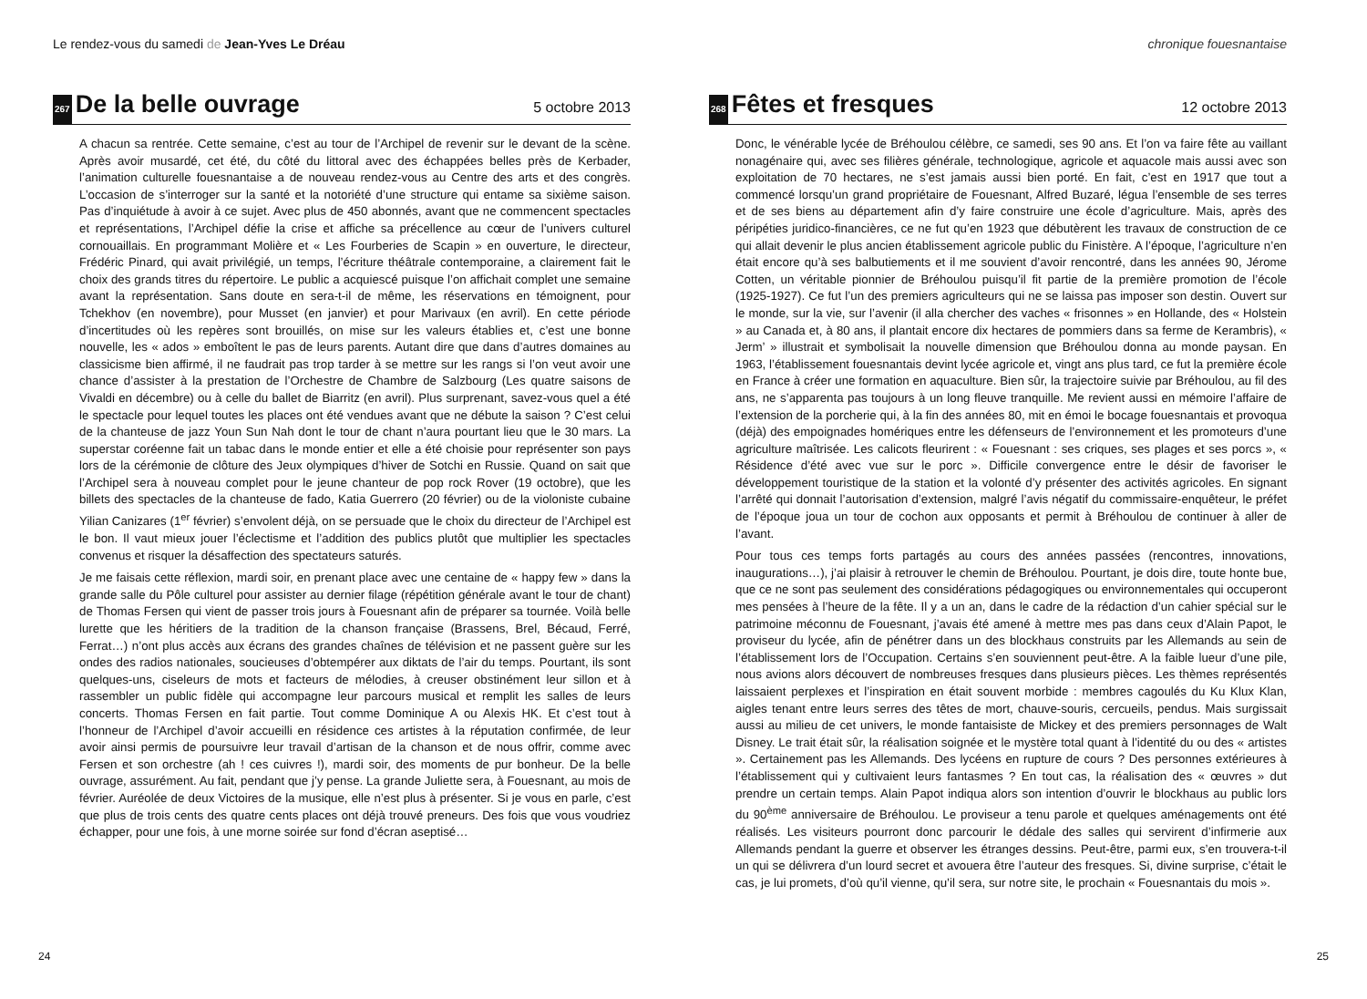Le rendez-vous du samedi de Jean-Yves Le Dréau
267 De la belle ouvrage 5 octobre 2013
A chacun sa rentrée. Cette semaine, c’est au tour de l’Archipel de revenir sur le devant de la scène. Après avoir musardé, cet été, du côté du littoral avec des échappées belles près de Kerbader, l’animation culturelle fouesnantaise a de nouveau rendez-vous au Centre des arts et des congrès. L’occasion de s’interroger sur la santé et la notoriété d’une structure qui entame sa sixième saison. Pas d’inquiétude à avoir à ce sujet. Avec plus de 450 abonnés, avant que ne commencent spectacles et représentations, l’Archipel défie la crise et affiche sa précellence au cœur de l’univers culturel cornouaillais. En programmant Molière et « Les Fourberies de Scapin » en ouverture, le directeur, Frédéric Pinard, qui avait privilégié, un temps, l’écriture théâtrale contemporaine, a clairement fait le choix des grands titres du répertoire. Le public a acquiescé puisque l’on affichait complet une semaine avant la représentation. Sans doute en sera-t-il de même, les réservations en témoignent, pour Tchekhov (en novembre), pour Musset (en janvier) et pour Marivaux (en avril). En cette période d’incertitudes où les repères sont brouillés, on mise sur les valeurs établies et, c’est une bonne nouvelle, les « ados » emboîtent le pas de leurs parents. Autant dire que dans d’autres domaines au classicisme bien affirmé, il ne faudrait pas trop tarder à se mettre sur les rangs si l’on veut avoir une chance d’assister à la prestation de l’Orchestre de Chambre de Salzbourg (Les quatre saisons de Vivaldi en décembre) ou à celle du ballet de Biarritz (en avril). Plus surprenant, savez-vous quel a été le spectacle pour lequel toutes les places ont été vendues avant que ne débute la saison ? C’est celui de la chanteuse de jazz Youn Sun Nah dont le tour de chant n’aura pourtant lieu que le 30 mars. La superstar coréenne fait un tabac dans le monde entier et elle a été choisie pour représenter son pays lors de la cérémonie de clôture des Jeux olympiques d’hiver de Sotchi en Russie. Quand on sait que l’Archipel sera à nouveau complet pour le jeune chanteur de pop rock Rover (19 octobre), que les billets des spectacles de la chanteuse de fado, Katia Guerrero (20 février) ou de la violoniste cubaine Yilian Canizares (1<sup>er</sup> février) s’envolent déjà, on se persuade que le choix du directeur de l’Archipel est le bon. Il vaut mieux jouer l’éclectisme et l’addition des publics plutôt que multiplier les spectacles convenus et risquer la désaffection des spectateurs saturés.
Je me faisais cette réflexion, mardi soir, en prenant place avec une centaine de « happy few » dans la grande salle du Pôle culturel pour assister au dernier filage (répétition générale avant le tour de chant) de Thomas Fersen qui vient de passer trois jours à Fouesnant afin de préparer sa tournée. Voilà belle lurette que les héritiers de la tradition de la chanson française (Brassens, Brel, Bécaud, Ferré, Ferrat…) n’ont plus accès aux écrans des grandes chaînes de télévision et ne passent guère sur les ondes des radios nationales, soucieuses d’obtempérer aux diktats de l’air du temps. Pourtant, ils sont quelques-uns, ciseleurs de mots et facteurs de mélodies, à creuser obstinément leur sillon et à rassembler un public fidèle qui accompagne leur parcours musical et remplit les salles de leurs concerts. Thomas Fersen en fait partie. Tout comme Dominique A ou Alexis HK. Et c’est tout à l’honneur de l’Archipel d’avoir accueilli en résidence ces artistes à la réputation confirmée, de leur avoir ainsi permis de poursuivre leur travail d’artisan de la chanson et de nous offrir, comme avec Fersen et son orchestre (ah ! ces cuivres !), mardi soir, des moments de pur bonheur. De la belle ouvrage, assurément. Au fait, pendant que j’y pense. La grande Juliette sera, à Fouesnant, au mois de février. Auréolée de deux Victoires de la musique, elle n’est plus à présenter. Si je vous en parle, c’est que plus de trois cents des quatre cents places ont déjà trouvé preneurs. Des fois que vous voudriez échapper, pour une fois, à une morne soirée sur fond d’écran aseptisé…
24
chronique fouesnantaise
268 Fêtes et fresques 12 octobre 2013
Donc, le vénérable lycée de Bréhoulou célèbre, ce samedi, ses 90 ans. Et l’on va faire fête au vaillant nonagénaire qui, avec ses filières générale, technologique, agricole et aquacole mais aussi avec son exploitation de 70 hectares, ne s’est jamais aussi bien porté. En fait, c’est en 1917 que tout a commencé lorsqu’un grand propriétaire de Fouesnant, Alfred Buzaré, légua l’ensemble de ses terres et de ses biens au département afin d’y faire construire une école d’agriculture. Mais, après des péripéties juridico-financières, ce ne fut qu’en 1923 que débutèrent les travaux de construction de ce qui allait devenir le plus ancien établissement agricole public du Finistère. A l’époque, l’agriculture n’en était encore qu’à ses balbutiements et il me souvient d’avoir rencontré, dans les années 90, Jérome Cotten, un véritable pionnier de Bréhoulou puisqu’il fit partie de la première promotion de l’école (1925-1927). Ce fut l’un des premiers agriculteurs qui ne se laissa pas imposer son destin. Ouvert sur le monde, sur la vie, sur l’avenir (il alla chercher des vaches « frisonnes » en Hollande, des « Holstein » au Canada et, à 80 ans, il plantait encore dix hectares de pommiers dans sa ferme de Kerambris), « Jerm’ » illustrait et symbolisait la nouvelle dimension que Bréhoulou donna au monde paysan. En 1963, l’établissement fouesnantais devint lycée agricole et, vingt ans plus tard, ce fut la première école en France à créer une formation en aquaculture. Bien sûr, la trajectoire suivie par Bréhoulou, au fil des ans, ne s’apparenta pas toujours à un long fleuve tranquille. Me revient aussi en mémoire l’affaire de l’extension de la porcherie qui, à la fin des années 80, mit en émoi le bocage fouesnantais et provoqua (déjà) des empoignades homériques entre les défenseurs de l’environnement et les promoteurs d’une agriculture maîtrisée. Les calicots fleurirent : « Fouesnant : ses criques, ses plages et ses porcs », « Résidence d’été avec vue sur le porc ». Difficile convergence entre le désir de favoriser le développement touristique de la station et la volonté d’y présenter des activités agricoles. En signant l’arrêté qui donnait l’autorisation d’extension, malgré l’avis négatif du commissaire-enquêteur, le préfet de l’époque joua un tour de cochon aux opposants et permit à Bréhoulou de continuer à aller de l’avant.
Pour tous ces temps forts partagés au cours des années passées (rencontres, innovations, inaugurations…), j’ai plaisir à retrouver le chemin de Bréhoulou. Pourtant, je dois dire, toute honte bue, que ce ne sont pas seulement des considérations pédagogiques ou environnementales qui occuperont mes pensées à l’heure de la fête. Il y a un an, dans le cadre de la rédaction d’un cahier spécial sur le patrimoine méconnu de Fouesnant, j’avais été amené à mettre mes pas dans ceux d’Alain Papot, le proviseur du lycée, afin de pénétrer dans un des blockhaus construits par les Allemands au sein de l’établissement lors de l’Occupation. Certains s’en souviennent peut-être. A la faible lueur d’une pile, nous avions alors découvert de nombreuses fresques dans plusieurs pièces. Les thèmes représentés laissaient perplexes et l’inspiration en était souvent morbide : membres cagoulés du Ku Klux Klan, aigles tenant entre leurs serres des têtes de mort, chauve-souris, cercueils, pendus. Mais surgissait aussi au milieu de cet univers, le monde fantaisiste de Mickey et des premiers personnages de Walt Disney. Le trait était sûr, la réalisation soignée et le mystère total quant à l’identité du ou des « artistes ». Certainement pas les Allemands. Des lycéens en rupture de cours ? Des personnes extérieures à l’établissement qui y cultivaient leurs fantasmes ? En tout cas, la réalisation des « œuvres » dut prendre un certain temps. Alain Papot indiqua alors son intention d’ouvrir le blockhaus au public lors du 90<sup>ème</sup> anniversaire de Bréhoulou. Le proviseur a tenu parole et quelques aménagements ont été réalisés. Les visiteurs pourront donc parcourir le dédale des salles qui servirent d’infirmerie aux Allemands pendant la guerre et observer les étranges dessins. Peut-être, parmi eux, s’en trouvera-t-il un qui se délivrera d’un lourd secret et avouera être l’auteur des fresques. Si, divine surprise, c’était le cas, je lui promets, d’où qu’il vienne, qu’il sera, sur notre site, le prochain « Fouesnantais du mois ».
25